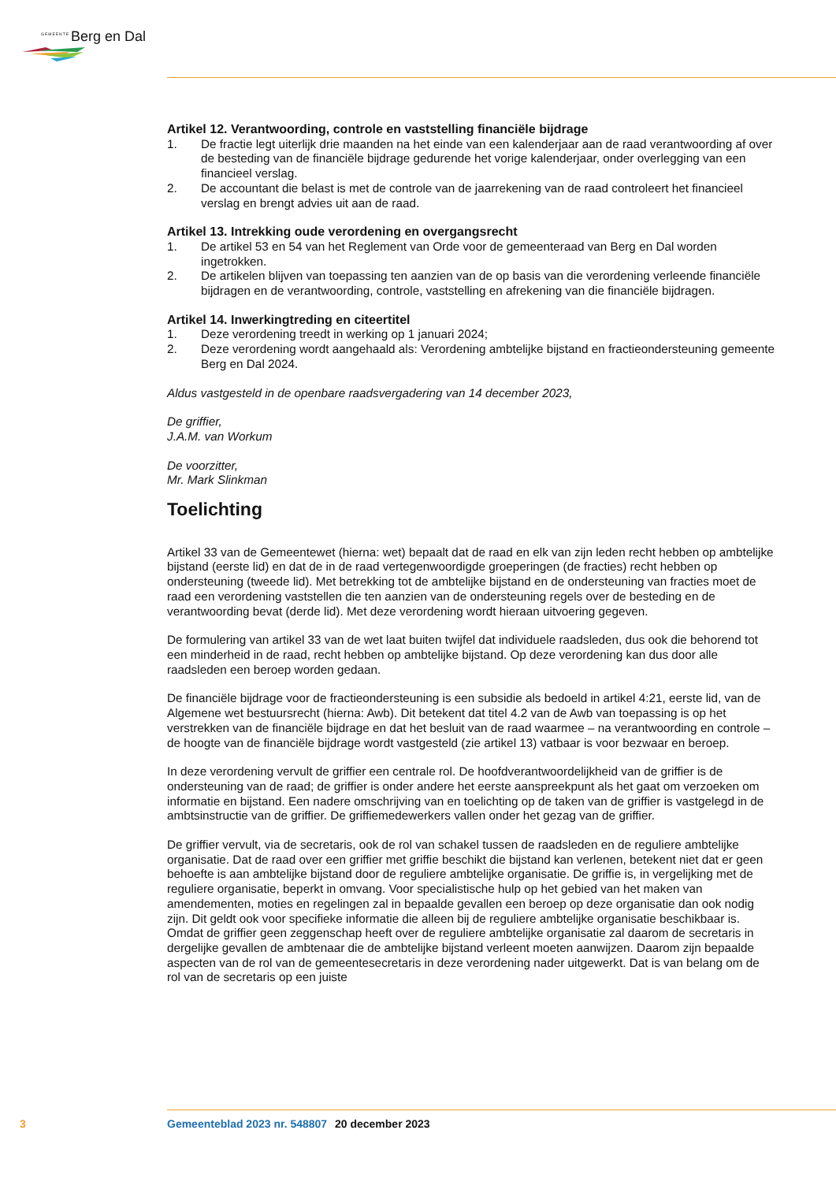GEMEENTE Berg en Dal
Artikel 12. Verantwoording, controle en vaststelling financiële bijdrage
1. De fractie legt uiterlijk drie maanden na het einde van een kalenderjaar aan de raad verantwoording af over de besteding van de financiële bijdrage gedurende het vorige kalenderjaar, onder overlegging van een financieel verslag.
2. De accountant die belast is met de controle van de jaarrekening van de raad controleert het financieel verslag en brengt advies uit aan de raad.
Artikel 13. Intrekking oude verordening en overgangsrecht
1. De artikel 53 en 54 van het Reglement van Orde voor de gemeenteraad van Berg en Dal worden ingetrokken.
2. De artikelen blijven van toepassing ten aanzien van de op basis van die verordening verleende financiële bijdragen en de verantwoording, controle, vaststelling en afrekening van die financiële bijdragen.
Artikel 14. Inwerkingtreding en citeertitel
1. Deze verordening treedt in werking op 1 januari 2024;
2. Deze verordening wordt aangehaald als: Verordening ambtelijke bijstand en fractieondersteuning gemeente Berg en Dal 2024.
Aldus vastgesteld in de openbare raadsvergadering van 14 december 2023,
De griffier,
J.A.M. van Workum
De voorzitter,
Mr. Mark Slinkman
Toelichting
Artikel 33 van de Gemeentewet (hierna: wet) bepaalt dat de raad en elk van zijn leden recht hebben op ambtelijke bijstand (eerste lid) en dat de in de raad vertegenwoordigde groeperingen (de fracties) recht hebben op ondersteuning (tweede lid). Met betrekking tot de ambtelijke bijstand en de ondersteuning van fracties moet de raad een verordening vaststellen die ten aanzien van de ondersteuning regels over de besteding en de verantwoording bevat (derde lid). Met deze verordening wordt hieraan uitvoering gegeven.
De formulering van artikel 33 van de wet laat buiten twijfel dat individuele raadsleden, dus ook die behorend tot een minderheid in de raad, recht hebben op ambtelijke bijstand. Op deze verordening kan dus door alle raadsleden een beroep worden gedaan.
De financiële bijdrage voor de fractieondersteuning is een subsidie als bedoeld in artikel 4:21, eerste lid, van de Algemene wet bestuursrecht (hierna: Awb). Dit betekent dat titel 4.2 van de Awb van toepassing is op het verstrekken van de financiële bijdrage en dat het besluit van de raad waarmee – na verantwoording en controle – de hoogte van de financiële bijdrage wordt vastgesteld (zie artikel 13) vatbaar is voor bezwaar en beroep.
In deze verordening vervult de griffier een centrale rol. De hoofdverantwoordelijkheid van de griffier is de ondersteuning van de raad; de griffier is onder andere het eerste aanspreekpunt als het gaat om verzoeken om informatie en bijstand. Een nadere omschrijving van en toelichting op de taken van de griffier is vastgelegd in de ambtsinstructie van de griffier. De griffiemedewerkers vallen onder het gezag van de griffier.
De griffier vervult, via de secretaris, ook de rol van schakel tussen de raadsleden en de reguliere ambtelijke organisatie. Dat de raad over een griffier met griffie beschikt die bijstand kan verlenen, betekent niet dat er geen behoefte is aan ambtelijke bijstand door de reguliere ambtelijke organisatie. De griffie is, in vergelijking met de reguliere organisatie, beperkt in omvang. Voor specialistische hulp op het gebied van het maken van amendementen, moties en regelingen zal in bepaalde gevallen een beroep op deze organisatie dan ook nodig zijn. Dit geldt ook voor specifieke informatie die alleen bij de reguliere ambtelijke organisatie beschikbaar is. Omdat de griffier geen zeggenschap heeft over de reguliere ambtelijke organisatie zal daarom de secretaris in dergelijke gevallen de ambtenaar die de ambtelijke bijstand verleent moeten aanwijzen. Daarom zijn bepaalde aspecten van de rol van de gemeentesecretaris in deze verordening nader uitgewerkt. Dat is van belang om de rol van de secretaris op een juiste
3 Gemeenteblad 2023 nr. 548807 20 december 2023